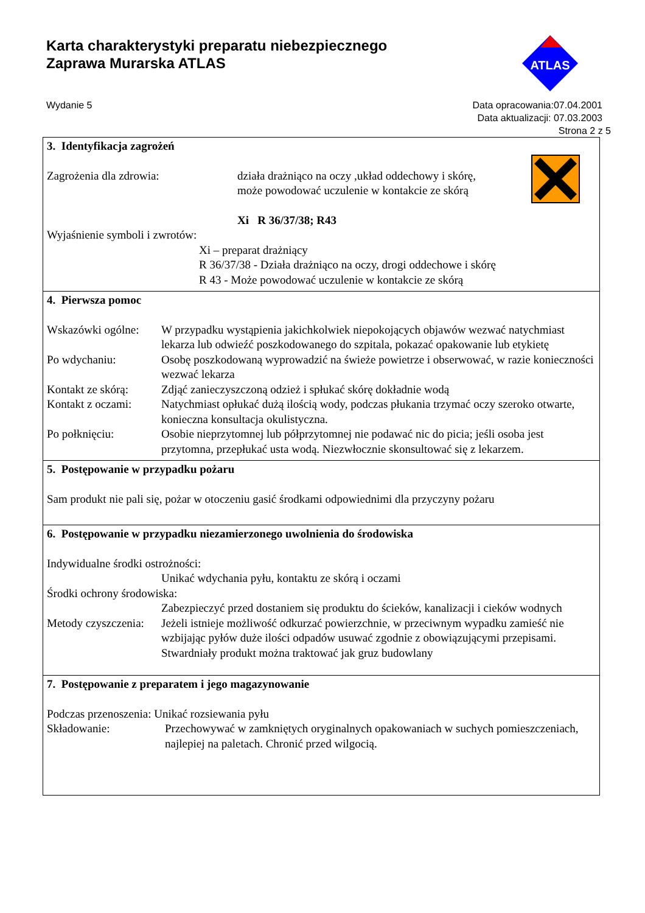Karta charakterystyki preparatu niebezpiecznego
Zaprawa Murarska ATLAS
ATLAS
Wydanie 5 Data opracowania:07.04.2001
Data aktualizacji: 07.03.2003
Strona 2 z 5
3. Identyfikacja zagrożeń
Zagrożenia dla zdrowia: działa drażniąco na oczy ,układ oddechowy i skórę,
może powodować uczulenie w kontakcie ze skórą
Xi R 36/37/38; R43
Wyjaśnienie symboli i zwrotów:
Xi – preparat drażniący
R 36/37/38 - Działa drażniąco na oczy, drogi oddechowe i skórę
R 43 - Może powodować uczulenie w kontakcie ze skórą
4. Pierwsza pomoc
Wskazówki ogólne:
W przypadku wystąpienia jakichkolwiek niepokojących objawów wezwać natychmiast lekarza lub odwieźć poszkodowanego do szpitala, pokazać opakowanie lub etykietę
Po wdychaniu: Osobę poszkodowaną wyprowadzić na świeże powietrze i obserwować, w razie konieczności wezwać lekarza
Kontakt ze skórą:
Zdjąć zanieczyszczoną odzież i spłukać skórę dokładnie wodą
Kontakt z oczami:
Natychmiast opłukać dużą ilością wody, podczas płukania trzymać oczy szeroko otwarte, konieczna konsultacja okulistyczna.
Po połknięciu: Osobie nieprzytomnej lub półprzytomnej nie podawać nic do picia; jeśli osoba jest przytomna, przepłukać usta wodą. Niezwłocznie skonsultować się z lekarzem.
5. Postępowanie w przypadku pożaru
Sam produkt nie pali się, pożar w otoczeniu gasić środkami odpowiednimi dla przyczyny pożaru
6. Postępowanie w przypadku niezamierzonego uwolnienia do środowiska
Indywidualne środki ostrożności:
Unikać wdychania pyłu, kontaktu ze skórą i oczami
Środki ochrony środowiska:
Zabezpieczyć przed dostaniem się produktu do ścieków, kanalizacji i cieków wodnych
Metody czyszczenia:
Jeżeli istnieje możliwość odkurzać powierzchnie, w przeciwnym wypadku zamieść nie wzbijając pyłów duże ilości odpadów usuwać zgodnie z obowiązującymi przepisami. Stwardniały produkt można traktować jak gruz budowlany
7. Postępowanie z preparatem i jego magazynowanie
Podczas przenoszenia: Unikać rozsiewania pyłu
Składowanie: Przechowywać w zamkniętych oryginalnych opakowaniach w suchych pomieszczeniach, najlepiej na paletach. Chronić przed wilgocią.